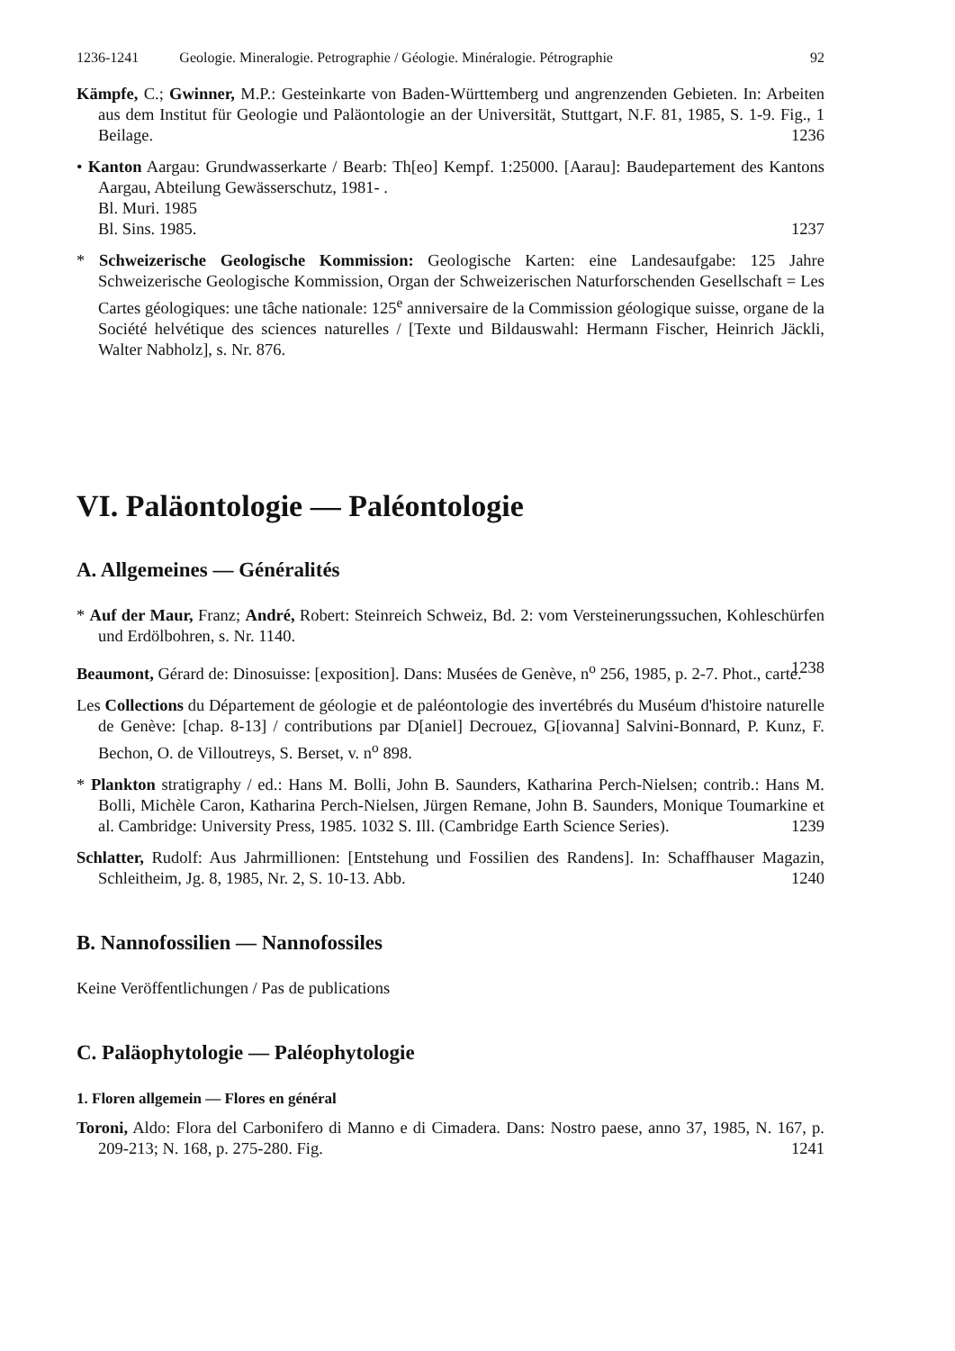1236-1241 Geologie. Mineralogie. Petrographie / Géologie. Minéralogie. Pétrographie 92
Kämpfe, C.; Gwinner, M.P.: Gesteinkarte von Baden-Württemberg und angrenzenden Gebieten. In: Arbeiten aus dem Institut für Geologie und Paläontologie an der Universität, Stuttgart, N.F. 81, 1985, S. 1-9. Fig., 1 Beilage. 1236
• Kanton Aargau: Grundwasserkarte / Bearb: Th[eo] Kempf. 1:25000. [Aarau]: Baudepartement des Kantons Aargau, Abteilung Gewässerschutz, 1981- .
Bl. Muri. 1985
Bl. Sins. 1985. 1237
* Schweizerische Geologische Kommission: Geologische Karten: eine Landesaufgabe: 125 Jahre Schweizerische Geologische Kommission, Organ der Schweizerischen Naturforschenden Gesellschaft = Les Cartes géologiques: une tâche nationale: 125<sup>e</sup> anniversaire de la Commission géologique suisse, organe de la Société helvétique des sciences naturelles / [Texte und Bildauswahl: Hermann Fischer, Heinrich Jäckli, Walter Nabholz], s. Nr. 876.
VI. Paläontologie — Paléontologie
A. Allgemeines — Généralités
* Auf der Maur, Franz; André, Robert: Steinreich Schweiz, Bd. 2: vom Versteinerungssuchen, Kohleschürfen und Erdölbohren, s. Nr. 1140.
Beaumont, Gérard de: Dinosuisse: [exposition]. Dans: Musées de Genève, n<sup>o</sup> 256, 1985, p. 2-7. Phot., carte. 1238
Les Collections du Département de géologie et de paléontologie des invertébrés du Muséum d'histoire naturelle de Genève: [chap. 8-13] / contributions par D[aniel] Decrouez, G[iovanna] Salvini-Bonnard, P. Kunz, F. Bechon, O. de Villoutreys, S. Berset, v. n<sup>o</sup> 898.
* Plankton stratigraphy / ed.: Hans M. Bolli, John B. Saunders, Katharina Perch-Nielsen; contrib.: Hans M. Bolli, Michèle Caron, Katharina Perch-Nielsen, Jürgen Remane, John B. Saunders, Monique Toumarkine et al. Cambridge: University Press, 1985. 1032 S. Ill. (Cambridge Earth Science Series). 1239
Schlatter, Rudolf: Aus Jahrmillionen: [Entstehung und Fossilien des Randens]. In: Schaffhauser Magazin, Schleitheim, Jg. 8, 1985, Nr. 2, S. 10-13. Abb. 1240
B. Nannofossilien — Nannofossiles
Keine Veröffentlichungen / Pas de publications
C. Paläophytologie — Paléophytologie
1. Floren allgemein — Flores en général
Toroni, Aldo: Flora del Carbonifero di Manno e di Cimadera. Dans: Nostro paese, anno 37, 1985, N. 167, p. 209-213; N. 168, p. 275-280. Fig. 1241